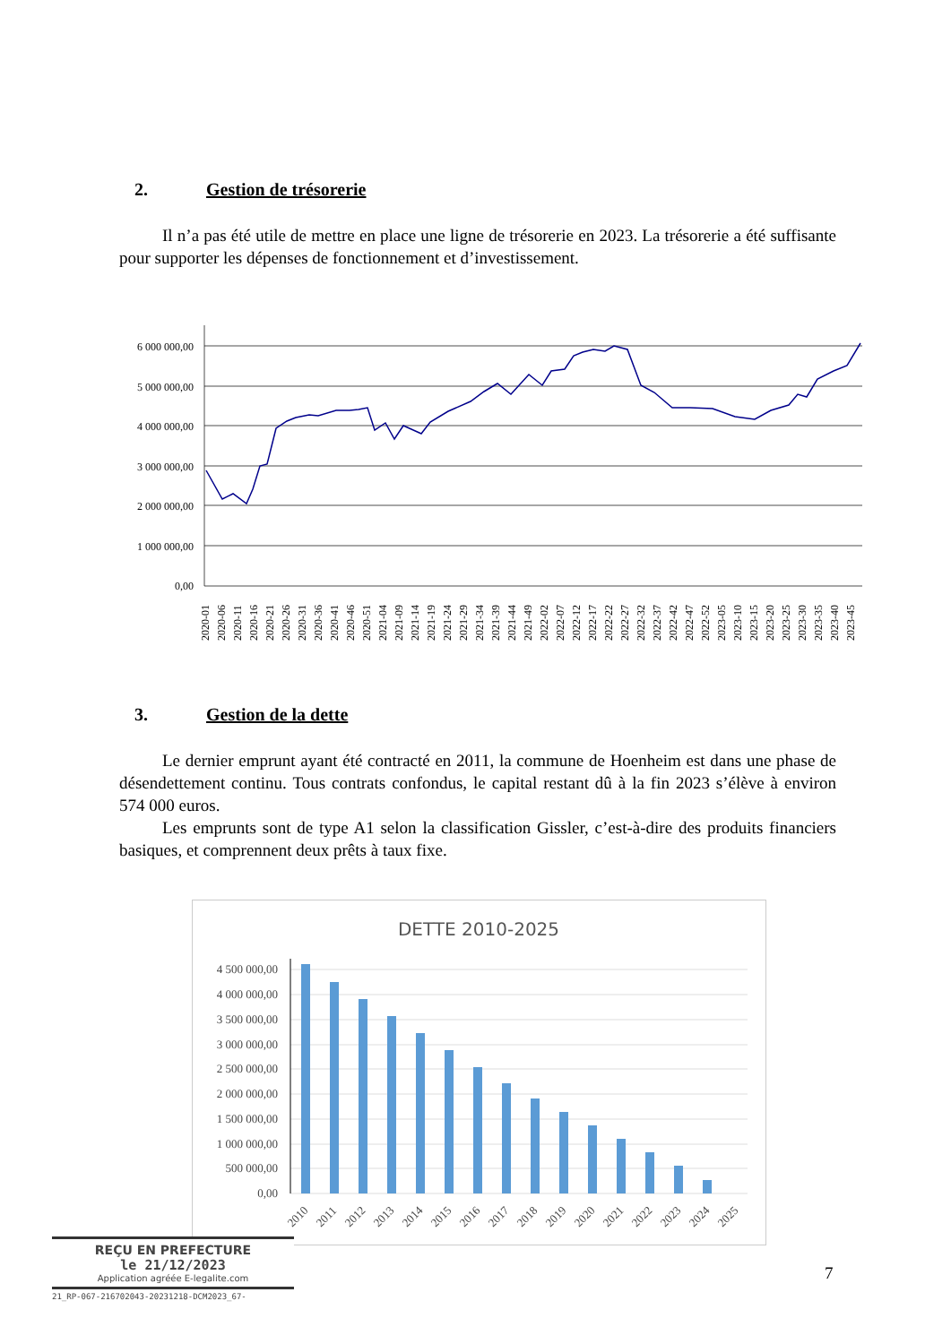2. Gestion de trésorerie
Il n’a pas été utile de mettre en place une ligne de trésorerie en 2023. La trésorerie a été suffisante pour supporter les dépenses de fonctionnement et d’investissement.
6 000 000,00
5 000 000,00
4 000 000,00
3 000 000,00
2 000 000,00
1 000 000,00
0,00
2020-01
2020-06
2020-11
2020-16
2020-21
2020-26
2020-31
2020-36
2020-41
2020-46
2020-51
2021-04
2021-09
2021-14
2021-19
2021-24
2021-29
2021-34
2021-39
2021-44
2021-49
2022-02
2022-07
2022-12
2022-17
2022-22
2022-27
2022-32
2022-37
2022-42
2022-47
2022-52
2023-05
2023-10
2023-15
2023-20
2023-25
2023-30
2023-35
2023-40
2023-45
3. Gestion de la dette
Le dernier emprunt ayant été contracté en 2011, la commune de Hoenheim est dans une phase de désendettement continu. Tous contrats confondus, le capital restant dû à la fin 2023 s’élève à environ 574 000 euros.
Les emprunts sont de type A1 selon la classification Gissler, c’est-à-dire des produits financiers basiques, et comprennent deux prêts à taux fixe.
DETTE 2010-2025
4 500 000,00
4 000 000,00
3 500 000,00
3 000 000,00
2 500 000,00
2 000 000,00
1 500 000,00
1 000 000,00
500 000,00
0,00
2010
2011
2012
2013
2014
2015
2016
2017
2018
2019
2020
2021
2022
2023
2024
2025
REÇU EN PREFECTURE
le 21/12/2023
Application agréée E-legalite.com
21_RP-067-216702043-20231218-DCM2023_67-
7